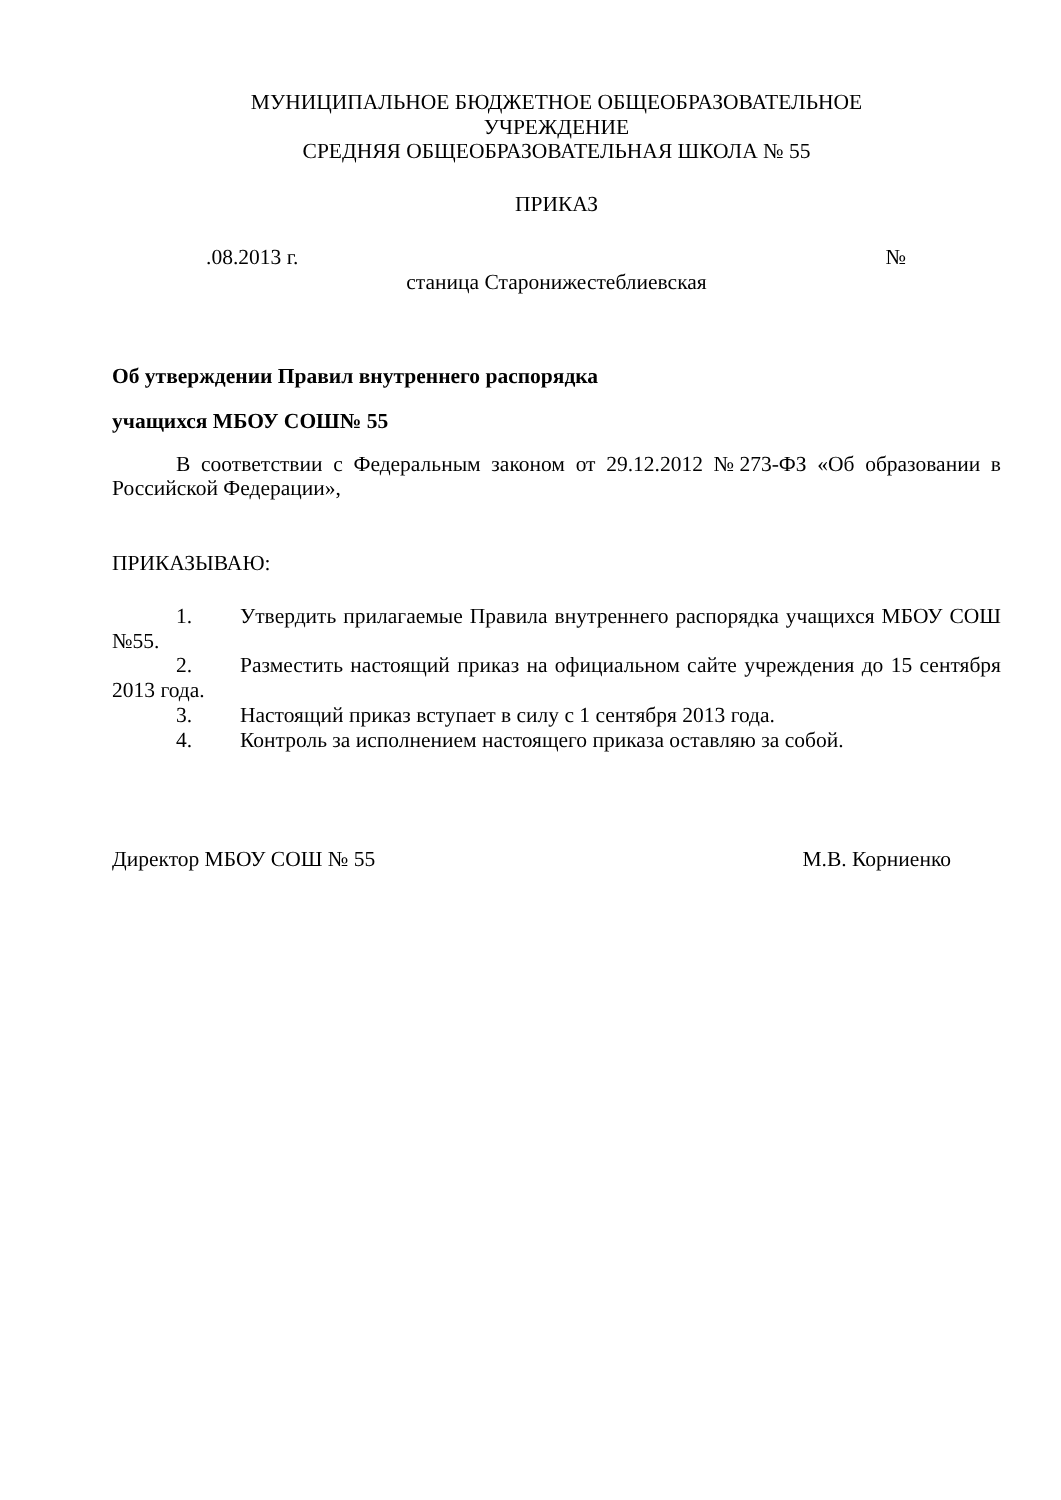МУНИЦИПАЛЬНОЕ БЮДЖЕТНОЕ ОБЩЕОБРАЗОВАТЕЛЬНОЕ
УЧРЕЖДЕНИЕ
СРЕДНЯЯ ОБЩЕОБРАЗОВАТЕЛЬНАЯ ШКОЛА № 55
ПРИКАЗ
.08.2013 г. №
станица Старонижестеблиевская
Об утверждении Правил внутреннего распорядка
учащихся МБОУ СОШ№ 55
В соответствии с Федеральным законом от 29.12.2012 №273-ФЗ «Об образовании в Российской Федерации»,
ПРИКАЗЫВАЮ:
1. Утвердить прилагаемые Правила внутреннего распорядка учащихся МБОУ СОШ №55.
2. Разместить настоящий приказ на официальном сайте учреждения до 15 сентября 2013 года.
3. Настоящий приказ вступает в силу с 1 сентября 2013 года.
4. Контроль за исполнением настоящего приказа оставляю за собой.
Директор МБОУ СОШ № 55 М.В. Корниенко